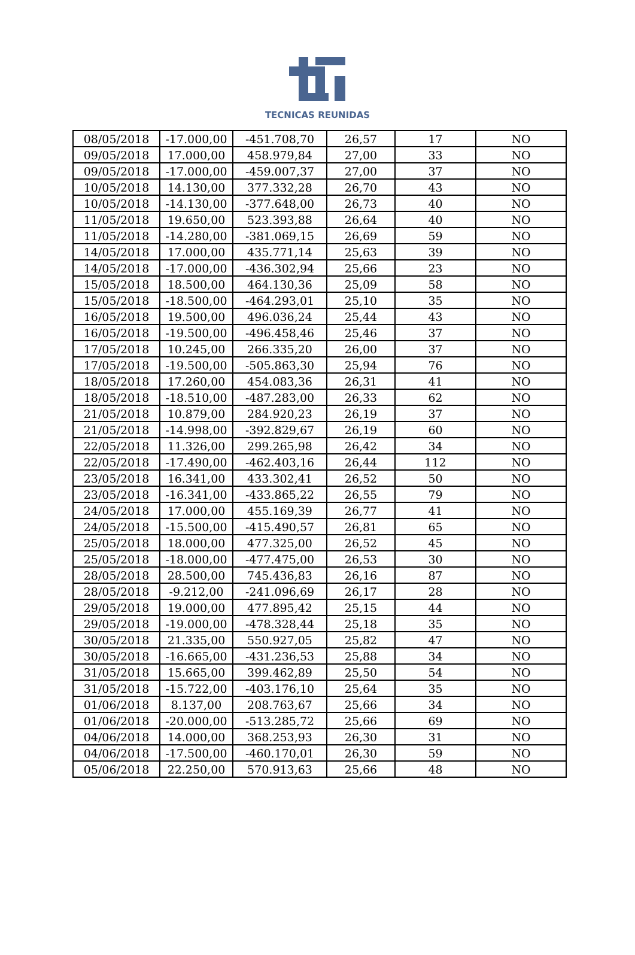TECNICAS REUNIDAS
| 08/05/2018 | -17.000,00 | -451.708,70 | 26,57 | 17 | NO |
| 09/05/2018 | 17.000,00 | 458.979,84 | 27,00 | 33 | NO |
| 09/05/2018 | -17.000,00 | -459.007,37 | 27,00 | 37 | NO |
| 10/05/2018 | 14.130,00 | 377.332,28 | 26,70 | 43 | NO |
| 10/05/2018 | -14.130,00 | -377.648,00 | 26,73 | 40 | NO |
| 11/05/2018 | 19.650,00 | 523.393,88 | 26,64 | 40 | NO |
| 11/05/2018 | -14.280,00 | -381.069,15 | 26,69 | 59 | NO |
| 14/05/2018 | 17.000,00 | 435.771,14 | 25,63 | 39 | NO |
| 14/05/2018 | -17.000,00 | -436.302,94 | 25,66 | 23 | NO |
| 15/05/2018 | 18.500,00 | 464.130,36 | 25,09 | 58 | NO |
| 15/05/2018 | -18.500,00 | -464.293,01 | 25,10 | 35 | NO |
| 16/05/2018 | 19.500,00 | 496.036,24 | 25,44 | 43 | NO |
| 16/05/2018 | -19.500,00 | -496.458,46 | 25,46 | 37 | NO |
| 17/05/2018 | 10.245,00 | 266.335,20 | 26,00 | 37 | NO |
| 17/05/2018 | -19.500,00 | -505.863,30 | 25,94 | 76 | NO |
| 18/05/2018 | 17.260,00 | 454.083,36 | 26,31 | 41 | NO |
| 18/05/2018 | -18.510,00 | -487.283,00 | 26,33 | 62 | NO |
| 21/05/2018 | 10.879,00 | 284.920,23 | 26,19 | 37 | NO |
| 21/05/2018 | -14.998,00 | -392.829,67 | 26,19 | 60 | NO |
| 22/05/2018 | 11.326,00 | 299.265,98 | 26,42 | 34 | NO |
| 22/05/2018 | -17.490,00 | -462.403,16 | 26,44 | 112 | NO |
| 23/05/2018 | 16.341,00 | 433.302,41 | 26,52 | 50 | NO |
| 23/05/2018 | -16.341,00 | -433.865,22 | 26,55 | 79 | NO |
| 24/05/2018 | 17.000,00 | 455.169,39 | 26,77 | 41 | NO |
| 24/05/2018 | -15.500,00 | -415.490,57 | 26,81 | 65 | NO |
| 25/05/2018 | 18.000,00 | 477.325,00 | 26,52 | 45 | NO |
| 25/05/2018 | -18.000,00 | -477.475,00 | 26,53 | 30 | NO |
| 28/05/2018 | 28.500,00 | 745.436,83 | 26,16 | 87 | NO |
| 28/05/2018 | -9.212,00 | -241.096,69 | 26,17 | 28 | NO |
| 29/05/2018 | 19.000,00 | 477.895,42 | 25,15 | 44 | NO |
| 29/05/2018 | -19.000,00 | -478.328,44 | 25,18 | 35 | NO |
| 30/05/2018 | 21.335,00 | 550.927,05 | 25,82 | 47 | NO |
| 30/05/2018 | -16.665,00 | -431.236,53 | 25,88 | 34 | NO |
| 31/05/2018 | 15.665,00 | 399.462,89 | 25,50 | 54 | NO |
| 31/05/2018 | -15.722,00 | -403.176,10 | 25,64 | 35 | NO |
| 01/06/2018 | 8.137,00 | 208.763,67 | 25,66 | 34 | NO |
| 01/06/2018 | -20.000,00 | -513.285,72 | 25,66 | 69 | NO |
| 04/06/2018 | 14.000,00 | 368.253,93 | 26,30 | 31 | NO |
| 04/06/2018 | -17.500,00 | -460.170,01 | 26,30 | 59 | NO |
| 05/06/2018 | 22.250,00 | 570.913,63 | 25,66 | 48 | NO |